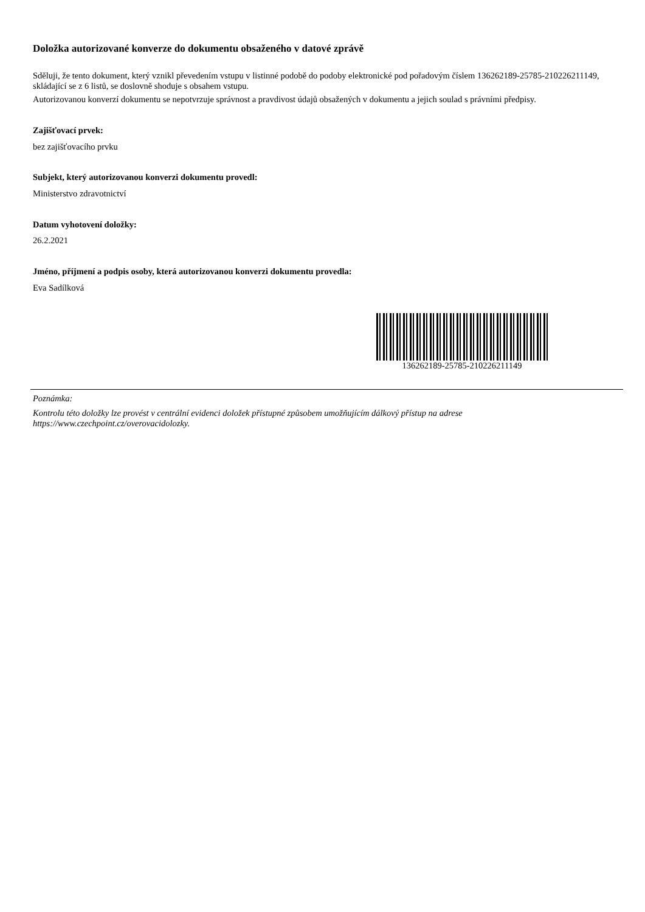Doložka autorizované konverze do dokumentu obsaženého v datové zprávě
Sděluji, že tento dokument, který vznikl převedením vstupu v listinné podobě do podoby elektronické pod pořadovým číslem 136262189-25785-210226211149, skládající se z 6 listů, se doslovně shoduje s obsahem vstupu.
Autorizovanou konverzí dokumentu se nepotvrzuje správnost a pravdivost údajů obsažených v dokumentu a jejich soulad s právními předpisy.
Zajišťovací prvek:
bez zajišťovacího prvku
Subjekt, který autorizovanou konverzi dokumentu provedl:
Ministerstvo zdravotnictví
Datum vyhotovení doložky:
26.2.2021
Jméno, příjmení a podpis osoby, která autorizovanou konverzi dokumentu provedla:
Eva Sadílková
136262189-25785-210226211149
Poznámka:
Kontrolu této doložky lze provést v centrální evidenci doložek přístupné způsobem umožňujícím dálkový přístup na adrese https://www.czechpoint.cz/overovacidolozky.